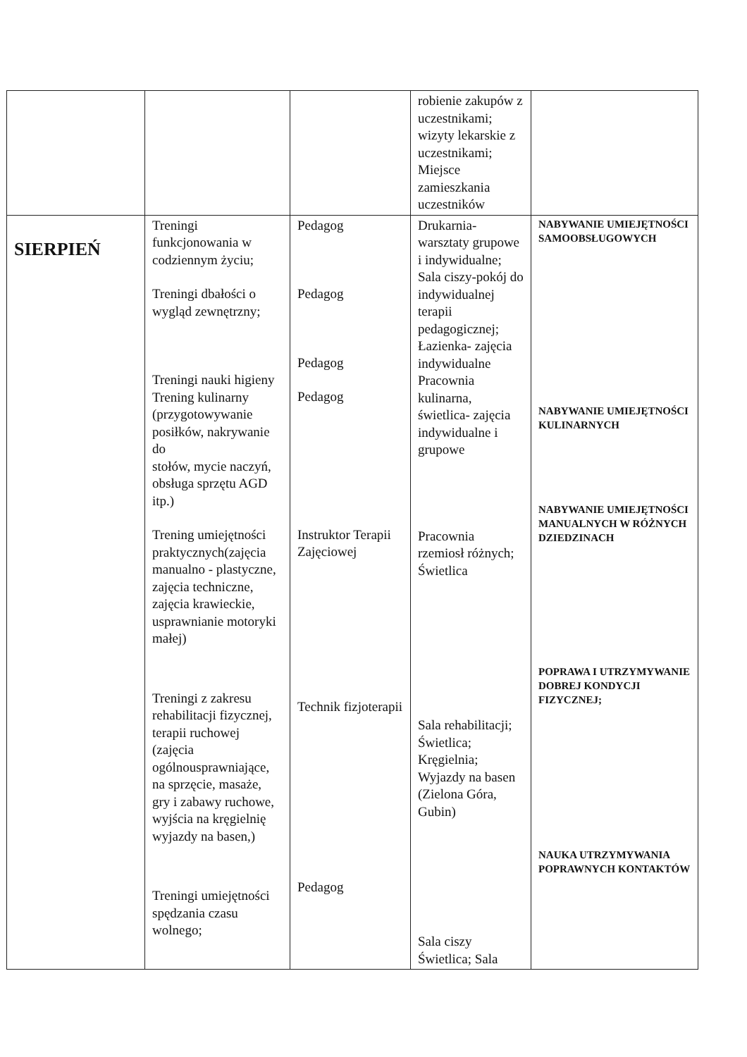| | | | robienie zakupów z uczestnikami; wizyty lekarskie z uczestnikami; Miejsce zamieszkania uczestników | |
| SIERPIEŃ | Treningi funkcjonowania w codziennym życiu; Treningi dbałości o wygląd zewnętrzny; Treningi nauki higieny Trening kulinarny (przygotowywanie posiłków, nakrywanie do stołów, mycie naczyń, obsługa sprzętu AGD itp.) Trening umiejętności praktycznych(zajęcia manualno - plastyczne, zajęcia techniczne, zajęcia krawieckie, usprawnianie motoryki małej) Treningi z zakresu rehabilitacji fizycznej, terapii ruchowej (zajęcia ogólnousprawniające, na sprzęcie, masaże, gry i zabawy ruchowe, wyjścia na kręgielnię wyjazdy na basen,) Treningi umiejętności spędzania czasu wolnego; | Pedagog Pedagog Pedagog Pedagog Instruktor Terapii Zajęciowej Technik fizjoterapii Pedagog | Drukarnia-warsztaty grupowe i indywidualne; Sala ciszy-pokój do indywidualnej terapii pedagogicznej; Łazienka- zajęcia indywidualne Pracownia kulinarna, świetlica- zajęcia indywidualne i grupowe Pracownia rzemiosł różnych; Świetlica Sala rehabilitacji; Świetlica; Kręgielnia; Wyjazdy na basen (Zielona Góra, Gubin) Sala ciszy Świetlica; Sala | NABYWANIE UMIEJĘTNOŚCI SAMOOBSŁUGOWYCH NABYWANIE UMIEJĘTNOŚCI KULINARNYCH NABYWANIE UMIEJĘTNOŚCI MANUALNYCH W RÓŻNYCH DZIEDZINACH POPRAWA I UTRZYMYWANIE DOBREJ KONDYCJI FIZYCZNEJ; NAUKA UTRZYMYWANIA POPRAWNYCH KONTAKTÓW |